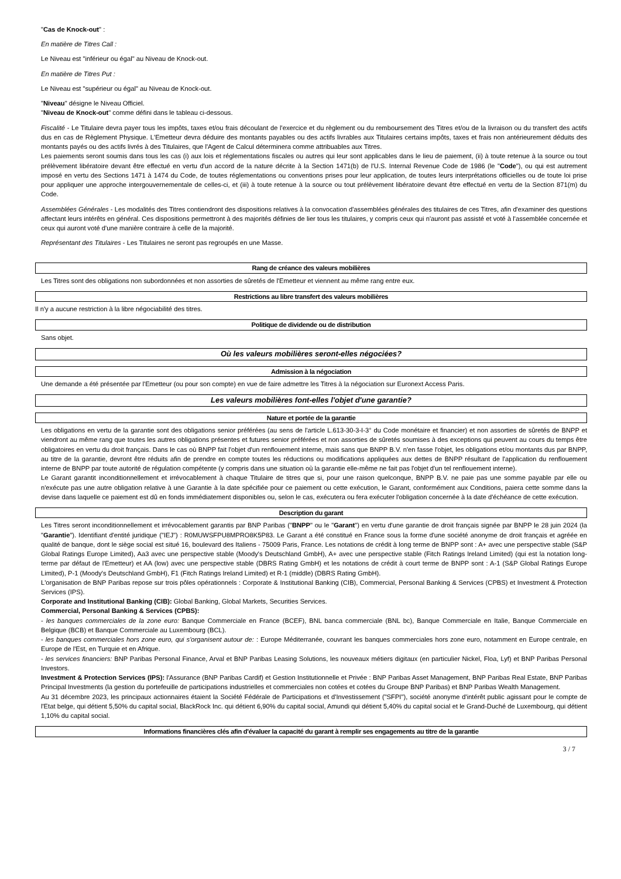"Cas de Knock-out" :
En matière de Titres Call :
Le Niveau est "inférieur ou égal" au Niveau de Knock-out.
En matière de Titres Put :
Le Niveau est "supérieur ou égal" au Niveau de Knock-out.
"Niveau" désigne le Niveau Officiel.
"Niveau de Knock-out" comme défini dans le tableau ci-dessous.
Fiscalité - Le Titulaire devra payer tous les impôts, taxes et/ou frais découlant de l'exercice et du règlement ou du remboursement des Titres et/ou de la livraison ou du transfert des actifs dus en cas de Règlement Physique. L'Emetteur devra déduire des montants payables ou des actifs livrables aux Titulaires certains impôts, taxes et frais non antérieurement déduits des montants payés ou des actifs livrés à des Titulaires, que l'Agent de Calcul déterminera comme attribuables aux Titres.
Les paiements seront soumis dans tous les cas (i) aux lois et réglementations fiscales ou autres qui leur sont applicables dans le lieu de paiement, (ii) à toute retenue à la source ou tout prélèvement libératoire devant être effectué en vertu d'un accord de la nature décrite à la Section 1471(b) de l'U.S. Internal Revenue Code de 1986 (le "Code"), ou qui est autrement imposé en vertu des Sections 1471 à 1474 du Code, de toutes réglementations ou conventions prises pour leur application, de toutes leurs interprétations officielles ou de toute loi prise pour appliquer une approche intergouvernementale de celles-ci, et (iii) à toute retenue à la source ou tout prélèvement libératoire devant être effectué en vertu de la Section 871(m) du Code.
Assemblées Générales - Les modalités des Titres contiendront des dispositions relatives à la convocation d'assemblées générales des titulaires de ces Titres, afin d'examiner des questions affectant leurs intérêts en général. Ces dispositions permettront à des majorités définies de lier tous les titulaires, y compris ceux qui n'auront pas assisté et voté à l'assemblée concernée et ceux qui auront voté d'une manière contraire à celle de la majorité.
Représentant des Titulaires - Les Titulaires ne seront pas regroupés en une Masse.
Rang de créance des valeurs mobilières
Les Titres sont des obligations non subordonnées et non assorties de sûretés de l'Emetteur et viennent au même rang entre eux.
Restrictions au libre transfert des valeurs mobilières
Il n'y a aucune restriction à la libre négociabilité des titres.
Politique de dividende ou de distribution
Sans objet.
Où les valeurs mobilières seront-elles négociées?
Admission à la négociation
Une demande a été présentée par l'Emetteur (ou pour son compte) en vue de faire admettre les Titres à la négociation sur Euronext Access Paris.
Les valeurs mobilières font-elles l'objet d'une garantie?
Nature et portée de la garantie
Les obligations en vertu de la garantie sont des obligations senior préférées (au sens de l'article L.613-30-3-I-3° du Code monétaire et financier) et non assorties de sûretés de BNPP et viendront au même rang que toutes les autres obligations présentes et futures senior préférées et non assorties de sûretés soumises à des exceptions qui peuvent au cours du temps être obligatoires en vertu du droit français. Dans le cas où BNPP fait l'objet d'un renflouement interne, mais sans que BNPP B.V. n'en fasse l'objet, les obligations et/ou montants dus par BNPP, au titre de la garantie, devront être réduits afin de prendre en compte toutes les réductions ou modifications appliquées aux dettes de BNPP résultant de l'application du renflouement interne de BNPP par toute autorité de régulation compétente (y compris dans une situation où la garantie elle-même ne fait pas l'objet d'un tel renflouement interne).
Le Garant garantit inconditionnellement et irrévocablement à chaque Titulaire de titres que si, pour une raison quelconque, BNPP B.V. ne paie pas une somme payable par elle ou n'exécute pas une autre obligation relative à une Garantie à la date spécifiée pour ce paiement ou cette exécution, le Garant, conformément aux Conditions, paiera cette somme dans la devise dans laquelle ce paiement est dû en fonds immédiatement disponibles ou, selon le cas, exécutera ou fera exécuter l'obligation concernée à la date d'échéance de cette exécution.
Description du garant
Les Titres seront inconditionnellement et irrévocablement garantis par BNP Paribas ("BNPP" ou le "Garant") en vertu d'une garantie de droit français signée par BNPP le 28 juin 2024 (la "Garantie"). Identifiant d'entité juridique ("IEJ") : R0MUWSFPU8MPRO8K5P83. Le Garant a été constitué en France sous la forme d'une société anonyme de droit français et agréée en qualité de banque, dont le siège social est situé 16, boulevard des Italiens - 75009 Paris, France. Les notations de crédit à long terme de BNPP sont : A+ avec une perspective stable (S&P Global Ratings Europe Limited), Aa3 avec une perspective stable (Moody's Deutschland GmbH), A+ avec une perspective stable (Fitch Ratings Ireland Limited) (qui est la notation long-terme par défaut de l'Emetteur) et AA (low) avec une perspective stable (DBRS Rating GmbH) et les notations de crédit à court terme de BNPP sont : A-1 (S&P Global Ratings Europe Limited), P-1 (Moody's Deutschland GmbH), F1 (Fitch Ratings Ireland Limited) et R-1 (middle) (DBRS Rating GmbH).
L'organisation de BNP Paribas repose sur trois pôles opérationnels : Corporate & Institutional Banking (CIB), Commercial, Personal Banking & Services (CPBS) et Investment & Protection Services (IPS).
Corporate and Institutional Banking (CIB): Global Banking, Global Markets, Securities Services.
Commercial, Personal Banking & Services (CPBS):
- les banques commerciales de la zone euro: Banque Commerciale en France (BCEF), BNL banca commerciale (BNL bc), Banque Commerciale en Italie, Banque Commerciale en Belgique (BCB) et Banque Commerciale au Luxembourg (BCL).
- les banques commerciales hors zone euro, qui s'organisent autour de: : Europe Méditerranée, couvrant les banques commerciales hors zone euro, notamment en Europe centrale, en Europe de l'Est, en Turquie et en Afrique.
- les services financiers: BNP Paribas Personal Finance, Arval et BNP Paribas Leasing Solutions, les nouveaux métiers digitaux (en particulier Nickel, Floa, Lyf) et BNP Paribas Personal Investors.
Investment & Protection Services (IPS): l'Assurance (BNP Paribas Cardif) et Gestion Institutionnelle et Privée : BNP Paribas Asset Management, BNP Paribas Real Estate, BNP Paribas Principal Investments (la gestion du portefeuille de participations industrielles et commerciales non cotées et cotées du Groupe BNP Paribas) et BNP Paribas Wealth Management.
Au 31 décembre 2023, les principaux actionnaires étaient la Société Fédérale de Participations et d'Investissement ("SFPI"), société anonyme d'intérêt public agissant pour le compte de l'Etat belge, qui détient 5,50% du capital social, BlackRock Inc. qui détient 6,90% du capital social, Amundi qui détient 5,40% du capital social et le Grand-Duché de Luxembourg, qui détient 1,10% du capital social.
Informations financières clés afin d'évaluer la capacité du garant à remplir ses engagements au titre de la garantie
3 / 7